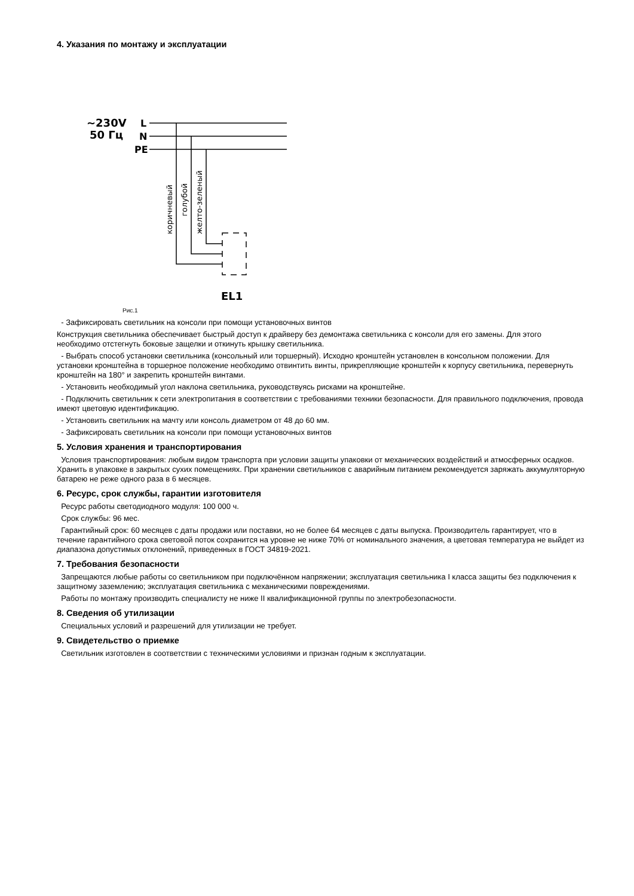4. Указания по монтажу и эксплуатации
~230V
50 Гц
L
N
PE
EL1
коричневый
голубой
желто-зеленый
Рис.1
- Зафиксировать светильник на консоли при помощи установочных винтов
Конструкция светильника обеспечивает быстрый доступ к драйверу без демонтажа светильника с консоли для его замены. Для этого необходимо отстегнуть боковые защелки и откинуть крышку светильника.
- Выбрать способ установки светильника (консольный или торшерный). Исходно кронштейн установлен в консольном положении. Для установки кронштейна в торшерное положение необходимо отвинтить винты, прикрепляющие кронштейн к корпусу светильника, перевернуть кронштейн на 180° и закрепить кронштейн винтами.
- Установить необходимый угол наклона светильника, руководствуясь рисками на кронштейне.
- Подключить светильник к сети электропитания в соответствии с требованиями техники безопасности. Для правильного подключения, провода имеют цветовую идентификацию.
- Установить светильник на мачту или консоль диаметром от 48 до 60 мм.
- Зафиксировать светильник на консоли при помощи установочных винтов
5. Условия хранения и транспортирования
Условия транспортирования: любым видом транспорта при условии защиты упаковки от механических воздействий и атмосферных осадков. Хранить в упаковке в закрытых сухих помещениях. При хранении светильников с аварийным питанием рекомендуется заряжать аккумуляторную батарею не реже одного раза в 6 месяцев.
6. Ресурс, срок службы, гарантии изготовителя
Ресурс работы светодиодного модуля: 100 000 ч.
Срок службы: 96 мес.
Гарантийный срок: 60 месяцев с даты продажи или поставки, но не более 64 месяцев с даты выпуска. Производитель гарантирует, что в течение гарантийного срока световой поток сохранится на уровне не ниже 70% от номинального значения, а цветовая температура не выйдет из диапазона допустимых отклонений, приведенных в ГОСТ 34819-2021.
7. Требования безопасности
Запрещаются любые работы со светильником при подключённом напряжении; эксплуатация светильника I класса защиты без подключения к защитному заземлению; эксплуатация светильника с механическими повреждениями.
Работы по монтажу производить специалисту не ниже II квалификационной группы по электробезопасности.
8. Сведения об утилизации
Специальных условий и разрешений для утилизации не требует.
9. Свидетельство о приемке
Светильник изготовлен в соответствии с техническими условиями и признан годным к эксплуатации.